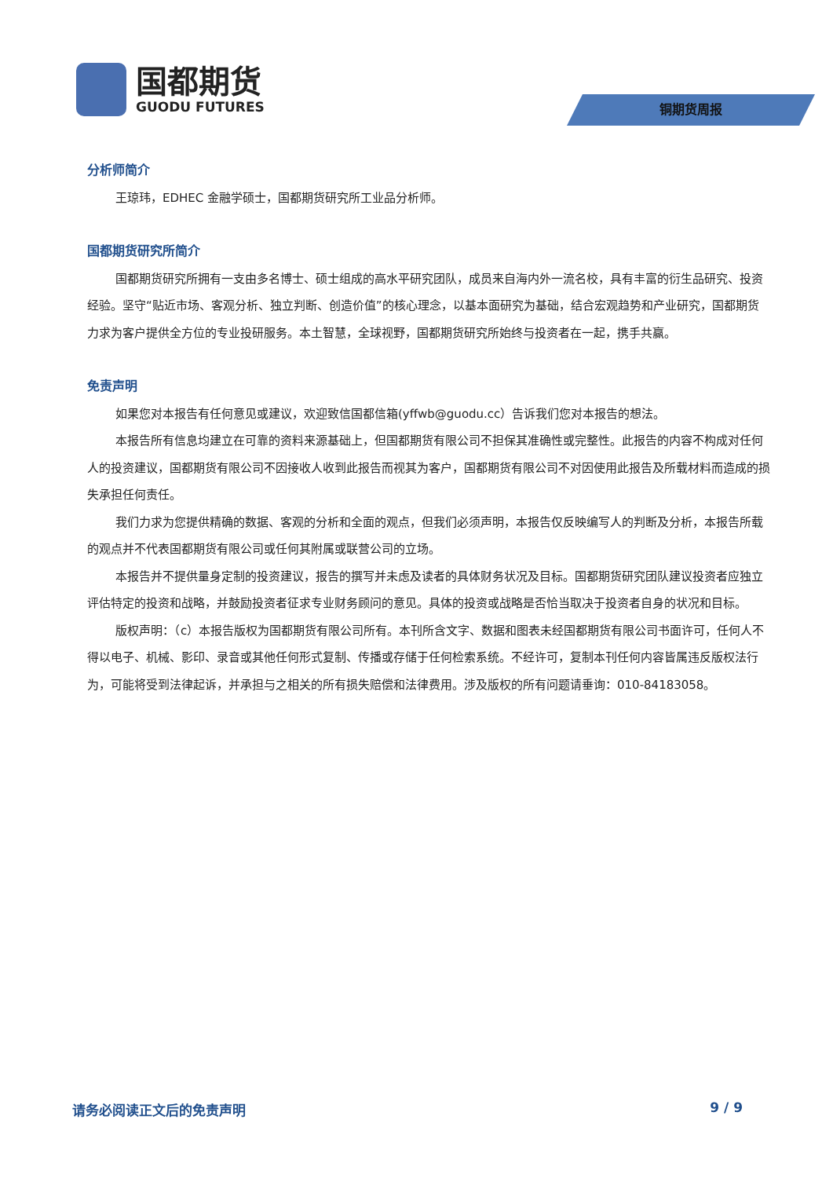国都期货
GUODU FUTURES
铜期货周报
分析师简介
王琼玮，EDHEC 金融学硕士，国都期货研究所工业品分析师。
国都期货研究所简介
国都期货研究所拥有一支由多名博士、硕士组成的高水平研究团队，成员来自海内外一流名校，具有丰富的衍生品研究、投资经验。坚守“贴近市场、客观分析、独立判断、创造价值”的核心理念，以基本面研究为基础，结合宏观趋势和产业研究，国都期货力求为客户提供全方位的专业投研服务。本土智慧，全球视野，国都期货研究所始终与投资者在一起，携手共赢。
免责声明
如果您对本报告有任何意见或建议，欢迎致信国都信箱(yffwb@guodu.cc）告诉我们您对本报告的想法。
本报告所有信息均建立在可靠的资料来源基础上，但国都期货有限公司不担保其准确性或完整性。此报告的内容不构成对任何人的投资建议，国都期货有限公司不因接收人收到此报告而视其为客户，国都期货有限公司不对因使用此报告及所载材料而造成的损失承担任何责任。
我们力求为您提供精确的数据、客观的分析和全面的观点，但我们必须声明，本报告仅反映编写人的判断及分析，本报告所载的观点并不代表国都期货有限公司或任何其附属或联营公司的立场。
本报告并不提供量身定制的投资建议，报告的撰写并未虑及读者的具体财务状况及目标。国都期货研究团队建议投资者应独立评估特定的投资和战略，并鼓励投资者征求专业财务顾问的意见。具体的投资或战略是否恰当取决于投资者自身的状况和目标。
版权声明：（c）本报告版权为国都期货有限公司所有。本刊所含文字、数据和图表未经国都期货有限公司书面许可，任何人不得以电子、机械、影印、录音或其他任何形式复制、传播或存储于任何检索系统。不经许可，复制本刊任何内容皆属违反版权法行为，可能将受到法律起诉，并承担与之相关的所有损失赔偿和法律费用。涉及版权的所有问题请垂询：010-84183058。
请务必阅读正文后的免责声明 9 / 9